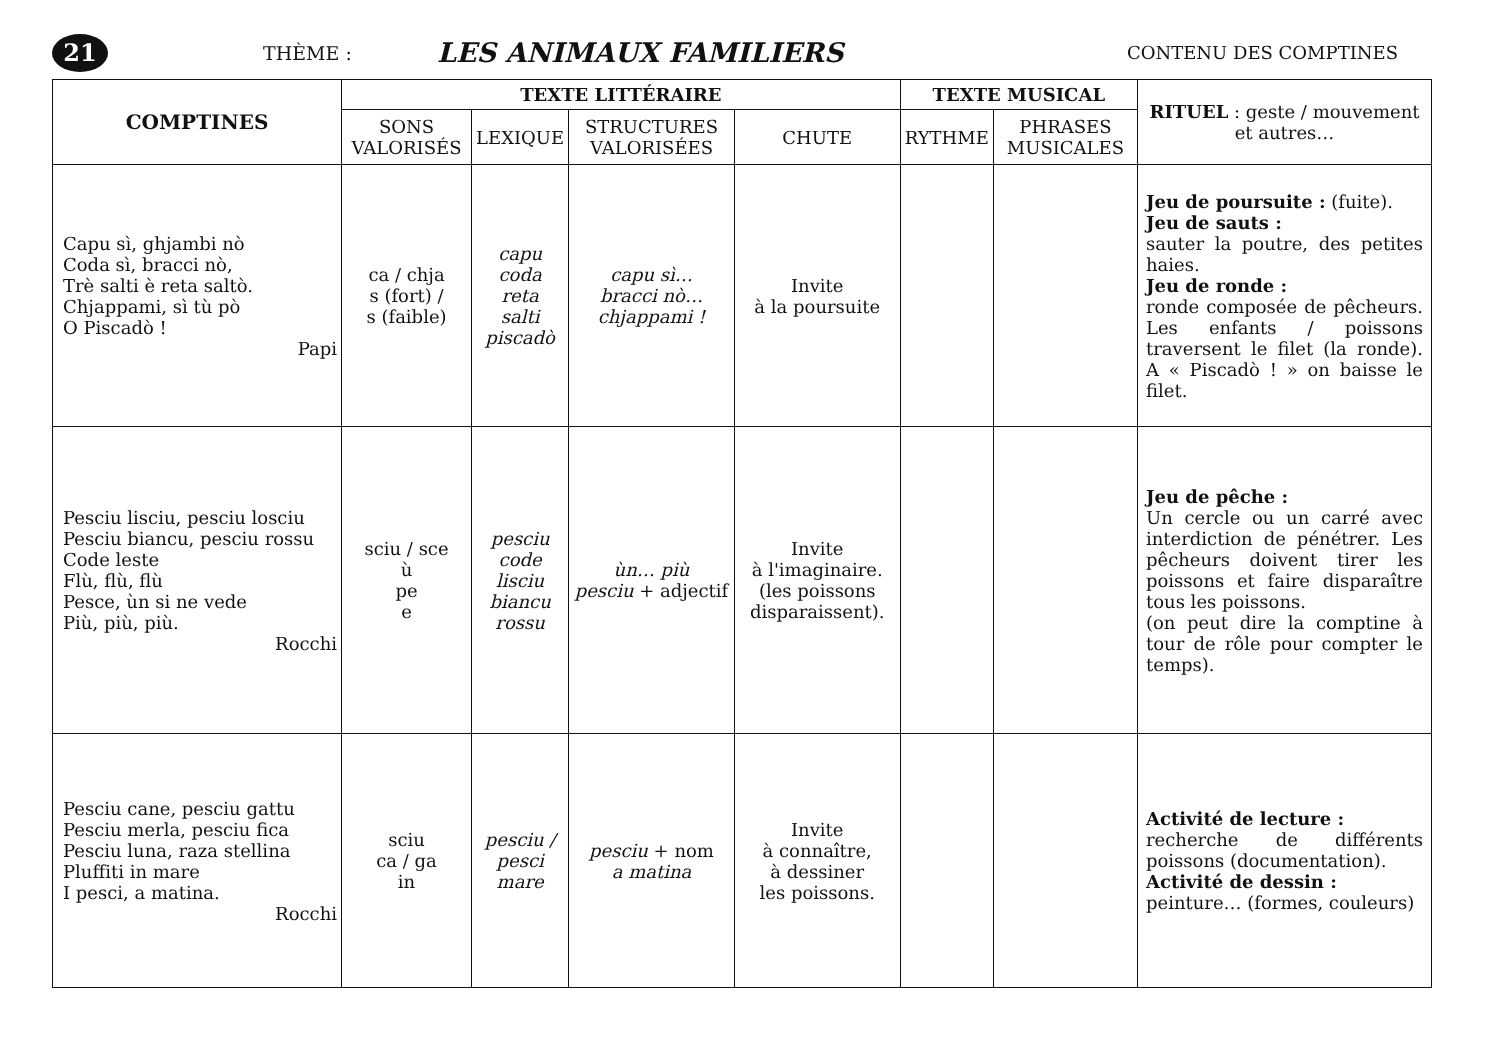21
THÈME :
LES ANIMAUX FAMILIERS
CONTENU DES COMPTINES
| COMPTINES | TEXTE LITTÉRAIRE | | | | TEXTE MUSICAL | | RITUEL : geste / mouvement et autres… |
| --- | --- | --- | --- | --- | --- | --- | --- |
| | SONS VALORISÉS | LEXIQUE | STRUCTURES VALORISÉES | CHUTE | RYTHME | PHRASES MUSICALES | |
| Capu sì, ghjambi nò Coda sì, bracci nò, Trè salti è reta saltò. Chjappami, sì tù pò O Piscadò ! Papi | ca / chja s (fort) / s (faible) | capu coda reta salti piscadò | capu sì… bracci nò… chjappami ! | Invite à la poursuite | | | Jeu de poursuite : (fuite). Jeu de sauts : sauter la poutre, des petites haies. Jeu de ronde : ronde composée de pêcheurs. Les enfants / poissons traversent le filet (la ronde). A « Piscadò ! » on baisse le filet. |
| Pesciu lisciu, pesciu losciu Pesciu biancu, pesciu rossu Code leste Flù, flù, flù Pesce, ùn si ne vede Più, più, più. Rocchi | sciu / sce ù pe e | pesciu code lisciu biancu rossu | ùn… più pesciu + adjectif | Invite à l'imaginaire. (les poissons disparaissent). | | | Jeu de pêche : Un cercle ou un carré avec interdiction de pénétrer. Les pêcheurs doivent tirer les poissons et faire disparaître tous les poissons. (on peut dire la comptine à tour de rôle pour compter le temps). |
| Pesciu cane, pesciu gattu Pesciu merla, pesciu fica Pesciu luna, raza stellina Pluffiti in mare I pesci, a matina. Rocchi | sciu ca / ga in | pesciu / pesci mare | pesciu + nom a matina | Invite à connaître, à dessiner les poissons. | | | Activité de lecture : recherche de différents poissons (documentation). Activité de dessin : peinture… (formes, couleurs) |